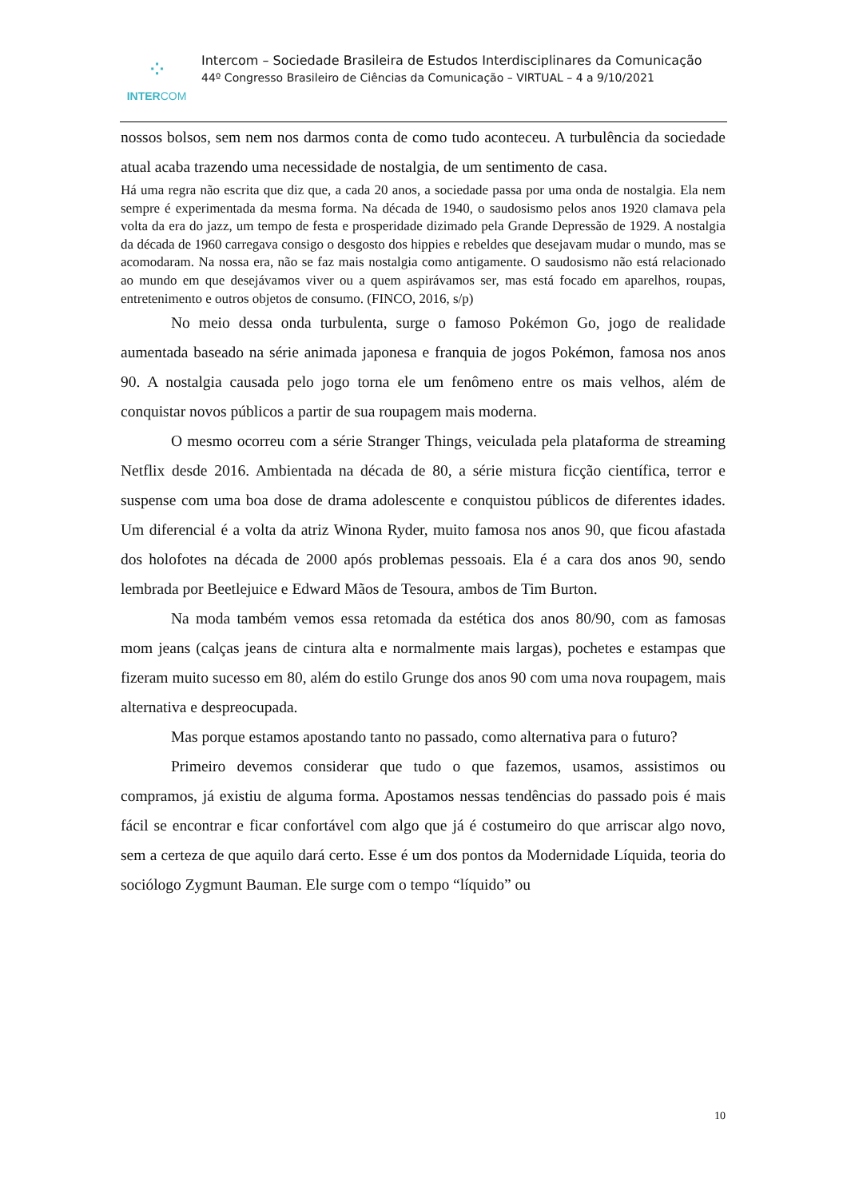⁘
INTERCOM
Intercom – Sociedade Brasileira de Estudos Interdisciplinares da Comunicação
44º Congresso Brasileiro de Ciências da Comunicação – VIRTUAL – 4 a 9/10/2021
nossos bolsos, sem nem nos darmos conta de como tudo aconteceu. A turbulência da sociedade atual acaba trazendo uma necessidade de nostalgia, de um sentimento de casa.
Há uma regra não escrita que diz que, a cada 20 anos, a sociedade passa por uma onda de nostalgia. Ela nem sempre é experimentada da mesma forma. Na década de 1940, o saudosismo pelos anos 1920 clamava pela volta da era do jazz, um tempo de festa e prosperidade dizimado pela Grande Depressão de 1929. A nostalgia da década de 1960 carregava consigo o desgosto dos hippies e rebeldes que desejavam mudar o mundo, mas se acomodaram. Na nossa era, não se faz mais nostalgia como antigamente. O saudosismo não está relacionado ao mundo em que desejávamos viver ou a quem aspirávamos ser, mas está focado em aparelhos, roupas, entretenimento e outros objetos de consumo. (FINCO, 2016, s/p)
No meio dessa onda turbulenta, surge o famoso Pokémon Go, jogo de realidade aumentada baseado na série animada japonesa e franquia de jogos Pokémon, famosa nos anos 90. A nostalgia causada pelo jogo torna ele um fenômeno entre os mais velhos, além de conquistar novos públicos a partir de sua roupagem mais moderna.
O mesmo ocorreu com a série Stranger Things, veiculada pela plataforma de streaming Netflix desde 2016. Ambientada na década de 80, a série mistura ficção científica, terror e suspense com uma boa dose de drama adolescente e conquistou públicos de diferentes idades. Um diferencial é a volta da atriz Winona Ryder, muito famosa nos anos 90, que ficou afastada dos holofotes na década de 2000 após problemas pessoais. Ela é a cara dos anos 90, sendo lembrada por Beetlejuice e Edward Mãos de Tesoura, ambos de Tim Burton.
Na moda também vemos essa retomada da estética dos anos 80/90, com as famosas mom jeans (calças jeans de cintura alta e normalmente mais largas), pochetes e estampas que fizeram muito sucesso em 80, além do estilo Grunge dos anos 90 com uma nova roupagem, mais alternativa e despreocupada.
Mas porque estamos apostando tanto no passado, como alternativa para o futuro?
Primeiro devemos considerar que tudo o que fazemos, usamos, assistimos ou compramos, já existiu de alguma forma. Apostamos nessas tendências do passado pois é mais fácil se encontrar e ficar confortável com algo que já é costumeiro do que arriscar algo novo, sem a certeza de que aquilo dará certo. Esse é um dos pontos da Modernidade Líquida, teoria do sociólogo Zygmunt Bauman. Ele surge com o tempo “líquido” ou
10